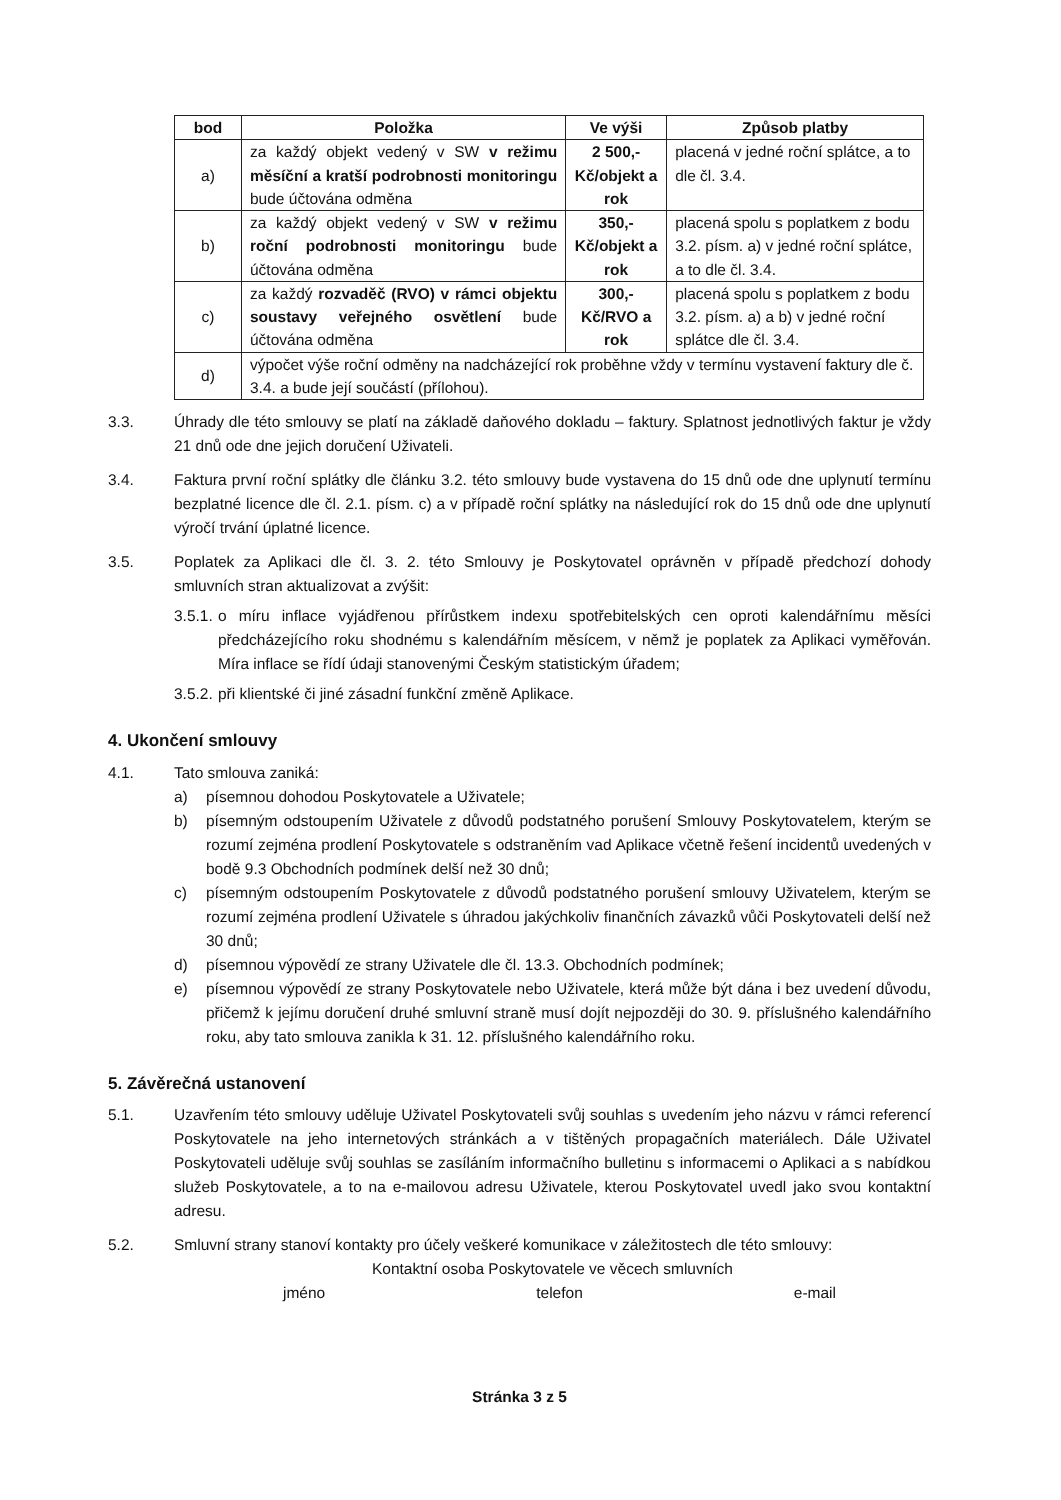| bod | Položka | Ve výši | Způsob platby |
| --- | --- | --- | --- |
| a) | za každý objekt vedený v SW v režimu měsíční a kratší podrobnosti monitoringu bude účtována odměna | 2 500,- Kč/objekt a rok | placená v jedné roční splátce, a to dle čl. 3.4. |
| b) | za každý objekt vedený v SW v režimu roční podrobnosti monitoringu bude účtována odměna | 350,- Kč/objekt a rok | placená spolu s poplatkem z bodu 3.2. písm. a) v jedné roční splátce, a to dle čl. 3.4. |
| c) | za každý rozvaděč (RVO) v rámci objektu soustavy veřejného osvětlení bude účtována odměna | 300,- Kč/RVO a rok | placená spolu s poplatkem z bodu 3.2. písm. a) a b) v jedné roční splátce dle čl. 3.4. |
| d) | výpočet výše roční odměny na nadcházející rok proběhne vždy v termínu vystavení faktury dle č. 3.4. a bude její součástí (přílohou). | | |
3.3. Úhrady dle této smlouvy se platí na základě daňového dokladu – faktury. Splatnost jednotlivých faktur je vždy 21 dnů ode dne jejich doručení Uživateli.
3.4. Faktura první roční splátky dle článku 3.2. této smlouvy bude vystavena do 15 dnů ode dne uplynutí termínu bezplatné licence dle čl. 2.1. písm. c) a v případě roční splátky na následující rok do 15 dnů ode dne uplynutí výročí trvání úplatné licence.
3.5. Poplatek za Aplikaci dle čl. 3. 2. této Smlouvy je Poskytovatel oprávněn v případě předchozí dohody smluvních stran aktualizovat a zvýšit:
3.5.1.
o míru inflace vyjádřenou přírůstkem indexu spotřebitelských cen oproti kalendářnímu měsíci předcházejícího roku shodnému s kalendářním měsícem, v němž je poplatek za Aplikaci vyměřován. Míra inflace se řídí údaji stanovenými Českým statistickým úřadem;
3.5.2.
při klientské či jiné zásadní funkční změně Aplikace.
4. Ukončení smlouvy
4.1. Tato smlouva zaniká:
a) písemnou dohodou Poskytovatele a Uživatele;
b) písemným odstoupením Uživatele z důvodů podstatného porušení Smlouvy Poskytovatelem, kterým se rozumí zejména prodlení Poskytovatele s odstraněním vad Aplikace včetně řešení incidentů uvedených v bodě 9.3 Obchodních podmínek delší než 30 dnů;
c) písemným odstoupením Poskytovatele z důvodů podstatného porušení smlouvy Uživatelem, kterým se rozumí zejména prodlení Uživatele s úhradou jakýchkoliv finančních závazků vůči Poskytovateli delší než 30 dnů;
d) písemnou výpovědí ze strany Uživatele dle čl. 13.3. Obchodních podmínek;
e) písemnou výpovědí ze strany Poskytovatele nebo Uživatele, která může být dána i bez uvedení důvodu, přičemž k jejímu doručení druhé smluvní straně musí dojít nejpozději do 30. 9. příslušného kalendářního roku, aby tato smlouva zanikla k 31. 12. příslušného kalendářního roku.
5. Závěrečná ustanovení
5.1. Uzavřením této smlouvy uděluje Uživatel Poskytovateli svůj souhlas s uvedením jeho názvu v rámci referencí Poskytovatele na jeho internetových stránkách a v tištěných propagačních materiálech. Dále Uživatel Poskytovateli uděluje svůj souhlas se zasíláním informačního bulletinu s informacemi o Aplikaci a s nabídkou služeb Poskytovatele, a to na e-mailovou adresu Uživatele, kterou Poskytovatel uvedl jako svou kontaktní adresu.
5.2. Smluvní strany stanoví kontakty pro účely veškeré komunikace v záležitostech dle této smlouvy:
Kontaktní osoba Poskytovatele ve věcech smluvních
jméno telefon e-mail
Stránka 3 z 5